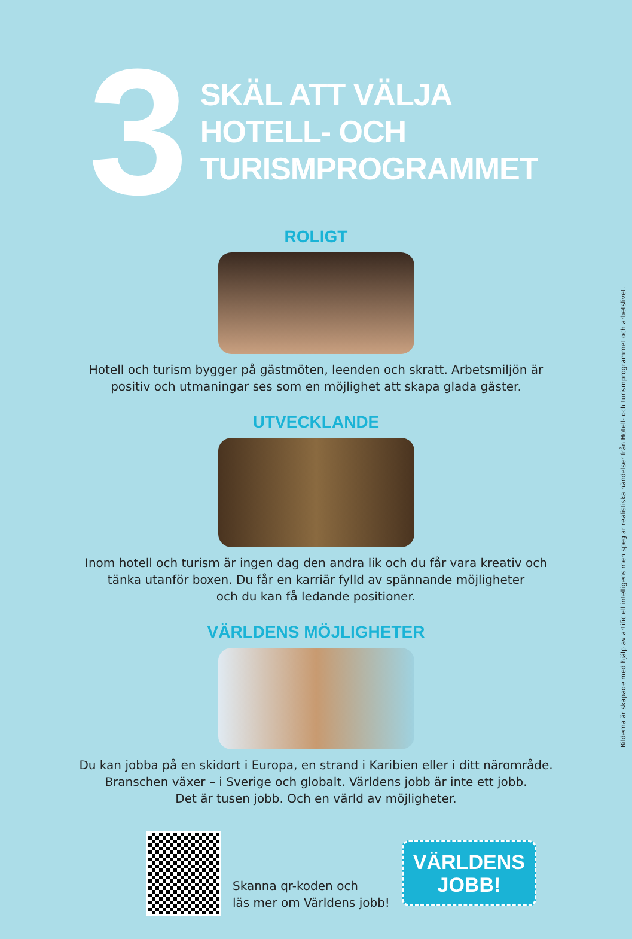3
SKÄL ATT VÄLJA
HOTELL- OCH
TURISMPROGRAMMET
ROLIGT
Hotell och turism bygger på gästmöten, leenden och skratt. Arbetsmiljön är
positiv och utmaningar ses som en möjlighet att skapa glada gäster.
UTVECKLANDE
Inom hotell och turism är ingen dag den andra lik och du får vara kreativ och
tänka utanför boxen. Du får en karriär fylld av spännande möjligheter
och du kan få ledande positioner.
VÄRLDENS MÖJLIGHETER
Du kan jobba på en skidort i Europa, en strand i Karibien eller i ditt närområde.
Branschen växer – i Sverige och globalt. Världens jobb är inte ett jobb.
Det är tusen jobb. Och en värld av möjligheter.
Skanna qr-koden och
läs mer om Världens jobb!
VÄRLDENS
JOBB!
Bilderna är skapade med hjälp av artificiell intelligens men speglar realistiska händelser från Hotell- och turismprogrammet och arbetslivet.